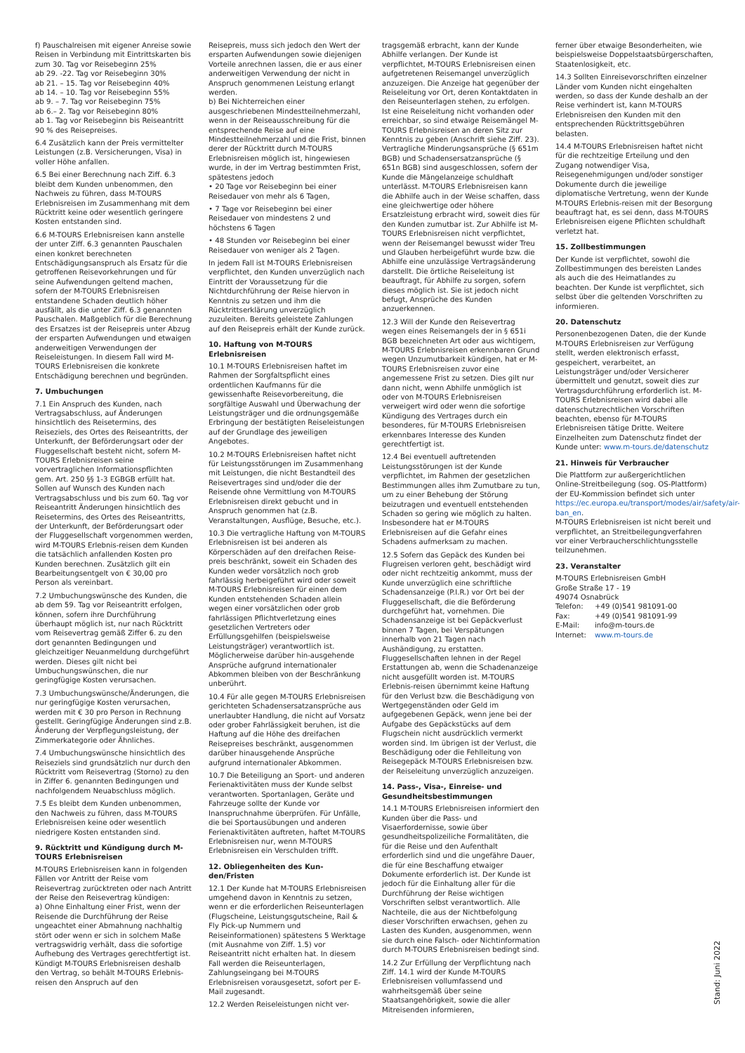f) Pauschalreisen mit eigener Anreise sowie Reisen in Verbindung mit Eintrittskarten bis zum 30. Tag vor Reisebeginn 25%
ab 29. -22. Tag vor Reisebeginn 30%
ab 21. – 15. Tag vor Reisebeginn 40%
ab 14. – 10. Tag vor Reisebeginn 55%
ab 9. – 7. Tag vor Reisebeginn 75%
ab 6.– 2. Tag vor Reisebeginn 80%
ab 1. Tag vor Reisebeginn bis Reiseantritt 90 % des Reisepreises.
6.4 Zusätzlich kann der Preis vermittelter Leistungen (z.B. Versicherungen, Visa) in voller Höhe anfallen.
6.5 Bei einer Berechnung nach Ziff. 6.3 bleibt dem Kunden unbenommen, den Nachweis zu führen, dass M-TOURS Erlebnisreisen im Zusammenhang mit dem Rücktritt keine oder wesentlich geringere Kosten entstanden sind.
6.6 M-TOURS Erlebnisreisen kann anstelle der unter Ziff. 6.3 genannten Pauschalen einen konkret berechneten Entschädigungsanspruch als Ersatz für die getroffenen Reisevorkehrungen und für seine Aufwendungen geltend machen, sofern der M-TOURS Erlebnisreisen entstandene Schaden deutlich höher ausfällt, als die unter Ziff. 6.3 genannten Pauschalen. Maßgeblich für die Berechnung des Ersatzes ist der Reisepreis unter Abzug der ersparten Aufwendungen und etwaigen anderweitigen Verwendungen der Reiseleistungen. In diesem Fall wird M-TOURS Erlebnisreisen die konkrete Entschädigung berechnen und begründen.
7. Umbuchungen
7.1 Ein Anspruch des Kunden, nach Vertragsabschluss, auf Änderungen hinsichtlich des Reisetermins, des Reiseziels, des Ortes des Reiseantritts, der Unterkunft, der Beförderungsart oder der Fluggesellschaft besteht nicht, sofern M-TOURS Erlebnisreisen seine vorvertraglichen Informationspflichten gem. Art. 250 §§ 1-3 EGBGB erfüllt hat. Sollen auf Wunsch des Kunden nach Vertragsabschluss und bis zum 60. Tag vor Reiseantritt Änderungen hinsichtlich des Reisetermins, des Ortes des Reiseantritts, der Unterkunft, der Beförderungsart oder der Fluggesellschaft vorgenommen werden, wird M-TOURS Erlebnis-reisen dem Kunden die tatsächlich anfallenden Kosten pro Kunden berechnen. Zusätzlich gilt ein Bearbeitungsentgelt von € 30,00 pro Person als vereinbart.
7.2 Umbuchungswünsche des Kunden, die ab dem 59. Tag vor Reiseantritt erfolgen, können, sofern ihre Durchführung überhaupt möglich ist, nur nach Rücktritt vom Reisevertrag gemäß Ziffer 6. zu den dort genannten Bedingungen und gleichzeitiger Neuanmeldung durchgeführt werden. Dieses gilt nicht bei Umbuchungswünschen, die nur geringfügige Kosten verursachen.
7.3 Umbuchungswünsche/Änderungen, die nur geringfügige Kosten verursachen, werden mit € 30 pro Person in Rechnung gestellt. Geringfügige Änderungen sind z.B. Änderung der Verpflegungsleistung, der Zimmerkategorie oder Ähnliches.
7.4 Umbuchungswünsche hinsichtlich des Reiseziels sind grundsätzlich nur durch den Rücktritt vom Reisevertrag (Storno) zu den in Ziffer 6. genannten Bedingungen und nachfolgendem Neuabschluss möglich.
7.5 Es bleibt dem Kunden unbenommen, den Nachweis zu führen, dass M-TOURS Erlebnisreisen keine oder wesentlich niedrigere Kosten entstanden sind.
9. Rücktritt und Kündigung durch M-TOURS Erlebnisreisen
M-TOURS Erlebnisreisen kann in folgenden Fällen vor Antritt der Reise vom Reisevertrag zurücktreten oder nach Antritt der Reise den Reisevertrag kündigen:
a) Ohne Einhaltung einer Frist, wenn der Reisende die Durchführung der Reise ungeachtet einer Abmahnung nachhaltig stört oder wenn er sich in solchem Maße vertragswidrig verhält, dass die sofortige Aufhebung des Vertrages gerechtfertigt ist. Kündigt M-TOURS Erlebnisreisen deshalb den Vertrag, so behält M-TOURS Erlebnis-reisen den Anspruch auf den
Reisepreis, muss sich jedoch den Wert der ersparten Aufwendungen sowie diejenigen Vorteile anrechnen lassen, die er aus einer anderweitigen Verwendung der nicht in Anspruch genommenen Leistung erlangt werden.
b) Bei Nichterreichen einer ausgeschriebenen Mindestteilnehmerzahl, wenn in der Reiseausschreibung für die entsprechende Reise auf eine Mindestteilnehmerzahl und die Frist, binnen derer der Rücktritt durch M-TOURS Erlebnisreisen möglich ist, hingewiesen wurde, in der im Vertrag bestimmten Frist, spätestens jedoch
• 20 Tage vor Reisebeginn bei einer Reisedauer von mehr als 6 Tagen,
• 7 Tage vor Reisebeginn bei einer Reisedauer von mindestens 2 und höchstens 6 Tagen
• 48 Stunden vor Reisebeginn bei einer Reisedauer von weniger als 2 Tagen.
In jedem Fall ist M-TOURS Erlebnisreisen verpflichtet, den Kunden unverzüglich nach Eintritt der Voraussetzung für die Nichtdurchführung der Reise hiervon in Kenntnis zu setzen und ihm die Rücktrittserklärung unverzüglich zuzuleiten. Bereits geleistete Zahlungen auf den Reisepreis erhält der Kunde zurück.
10. Haftung von M-TOURS Erlebnisreisen
10.1 M-TOURS Erlebnisreisen haftet im Rahmen der Sorgfaltspflicht eines ordentlichen Kaufmanns für die gewissenhafte Reisevorbereitung, die sorgfältige Auswahl und Überwachung der Leistungsträger und die ordnungsgemäße Erbringung der bestätigten Reiseleistungen auf der Grundlage des jeweiligen Angebotes.
10.2 M-TOURS Erlebnisreisen haftet nicht für Leistungsstörungen im Zusammenhang mit Leistungen, die nicht Bestandteil des Reisevertrages sind und/oder die der Reisende ohne Vermittlung von M-TOURS Erlebnisreisen direkt gebucht und in Anspruch genommen hat (z.B. Veranstaltungen, Ausflüge, Besuche, etc.).
10.3 Die vertragliche Haftung von M-TOURS Erlebnisreisen ist bei anderen als Körperschäden auf den dreifachen Reise-preis beschränkt, soweit ein Schaden des Kunden weder vorsätzlich noch grob fahrlässig herbeigeführt wird oder soweit M-TOURS Erlebnisreisen für einen dem Kunden entstehenden Schaden allein wegen einer vorsätzlichen oder grob fahrlässigen Pflichtverletzung eines gesetzlichen Vertreters oder Erfüllungsgehilfen (beispielsweise Leistungsträger) verantwortlich ist. Möglicherweise darüber hin-ausgehende Ansprüche aufgrund internationaler Abkommen bleiben von der Beschränkung unberührt.
10.4 Für alle gegen M-TOURS Erlebnisreisen gerichteten Schadensersatzansprüche aus unerlaubter Handlung, die nicht auf Vorsatz oder grober Fahrlässigkeit beruhen, ist die Haftung auf die Höhe des dreifachen Reisepreises beschränkt, ausgenommen darüber hinausgehende Ansprüche aufgrund internationaler Abkommen.
10.7 Die Beteiligung an Sport- und anderen Ferienaktivitäten muss der Kunde selbst verantworten. Sportanlagen, Geräte und Fahrzeuge sollte der Kunde vor Inanspruchnahme überprüfen. Für Unfälle, die bei Sportausübungen und anderen Ferienaktivitäten auftreten, haftet M-TOURS Erlebnisreisen nur, wenn M-TOURS Erlebnisreisen ein Verschulden trifft.
12. Obliegenheiten des Kun-den/Fristen
12.1 Der Kunde hat M-TOURS Erlebnisreisen umgehend davon in Kenntnis zu setzen, wenn er die erforderlichen Reiseunterlagen (Flugscheine, Leistungsgutscheine, Rail & Fly Pick-up Nummern und Reiseinformationen) spätestens 5 Werktage (mit Ausnahme von Ziff. 1.5) vor Reiseantritt nicht erhalten hat. In diesem Fall werden die Reiseunterlagen, Zahlungseingang bei M-TOURS Erlebnisreisen vorausgesetzt, sofort per E-Mail zugesandt.
12.2 Werden Reiseleistungen nicht ver-
tragsgemäß erbracht, kann der Kunde Abhilfe verlangen. Der Kunde ist verpflichtet, M-TOURS Erlebnisreisen einen aufgetretenen Reisemangel unverzüglich anzuzeigen. Die Anzeige hat gegenüber der Reiseleitung vor Ort, deren Kontaktdaten in den Reiseunterlagen stehen, zu erfolgen. Ist eine Reiseleitung nicht vorhanden oder erreichbar, so sind etwaige Reisemängel M-TOURS Erlebnisreisen an deren Sitz zur Kenntnis zu geben (Anschrift siehe Ziff. 23). Vertragliche Minderungsansprüche (§ 651m BGB) und Schadensersatzansprüche (§ 651n BGB) sind ausgeschlossen, sofern der Kunde die Mängelanzeige schuldhaft unterlässt. M-TOURS Erlebnisreisen kann die Abhilfe auch in der Weise schaffen, dass eine gleichwertige oder höhere Ersatzleistung erbracht wird, soweit dies für den Kunden zumutbar ist. Zur Abhilfe ist M-TOURS Erlebnisreisen nicht verpflichtet, wenn der Reisemangel bewusst wider Treu und Glauben herbeigeführt wurde bzw. die Abhilfe eine unzulässige Vertragsänderung darstellt. Die örtliche Reiseleitung ist beauftragt, für Abhilfe zu sorgen, sofern dieses möglich ist. Sie ist jedoch nicht befugt, Ansprüche des Kunden anzuerkennen.
12.3 Will der Kunde den Reisevertrag wegen eines Reisemangels der in § 651i BGB bezeichneten Art oder aus wichtigem, M-TOURS Erlebnisreisen erkennbaren Grund wegen Unzumutbarkeit kündigen, hat er M-TOURS Erlebnisreisen zuvor eine angemessene Frist zu setzen. Dies gilt nur dann nicht, wenn Abhilfe unmöglich ist oder von M-TOURS Erlebnisreisen verweigert wird oder wenn die sofortige Kündigung des Vertrages durch ein besonderes, für M-TOURS Erlebnisreisen erkennbares Interesse des Kunden gerechtfertigt ist.
12.4 Bei eventuell auftretenden Leistungsstörungen ist der Kunde verpflichtet, im Rahmen der gesetzlichen Bestimmungen alles ihm Zumutbare zu tun, um zu einer Behebung der Störung beizutragen und eventuell entstehenden Schaden so gering wie möglich zu halten. Insbesondere hat er M-TOURS Erlebnisreisen auf die Gefahr eines Schadens aufmerksam zu machen.
12.5 Sofern das Gepäck des Kunden bei Flugreisen verloren geht, beschädigt wird oder nicht rechtzeitig ankommt, muss der Kunde unverzüglich eine schriftliche Schadensanzeige (P.I.R.) vor Ort bei der Fluggesellschaft, die die Beförderung durchgeführt hat, vornehmen. Die Schadensanzeige ist bei Gepäckverlust binnen 7 Tagen, bei Verspätungen innerhalb von 21 Tagen nach Aushändigung, zu erstatten. Fluggesellschaften lehnen in der Regel Erstattungen ab, wenn die Schadenanzeige nicht ausgefüllt worden ist. M-TOURS Erlebnis-reisen übernimmt keine Haftung für den Verlust bzw. die Beschädigung von Wertgegenständen oder Geld im aufgegebenen Gepäck, wenn jene bei der Aufgabe des Gepäckstücks auf dem Flugschein nicht ausdrücklich vermerkt worden sind. Im übrigen ist der Verlust, die Beschädigung oder die Fehlleitung von Reisegepäck M-TOURS Erlebnisreisen bzw. der Reiseleitung unverzüglich anzuzeigen.
14. Pass-, Visa-, Einreise- und Gesundheitsbestimmungen
14.1 M-TOURS Erlebnisreisen informiert den Kunden über die Pass- und Visaerfordernisse, sowie über gesundheitspolizeiliche Formalitäten, die für die Reise und den Aufenthalt erforderlich sind und die ungefähre Dauer, die für eine Beschaffung etwaiger Dokumente erforderlich ist. Der Kunde ist jedoch für die Einhaltung aller für die Durchführung der Reise wichtigen Vorschriften selbst verantwortlich. Alle Nachteile, die aus der Nichtbefolgung dieser Vorschriften erwachsen, gehen zu Lasten des Kunden, ausgenommen, wenn sie durch eine Falsch- oder Nichtinformation durch M-TOURS Erlebnisreisen bedingt sind.
14.2 Zur Erfüllung der Verpflichtung nach Ziff. 14.1 wird der Kunde M-TOURS Erlebnisreisen vollumfassend und wahrheitsgemäß über seine Staatsangehörigkeit, sowie die aller Mitreisenden informieren,
ferner über etwaige Besonderheiten, wie beispielsweise Doppelstaatsbürgerschaften, Staatenlosigkeit, etc.
14.3 Sollten Einreisevorschriften einzelner Länder vom Kunden nicht eingehalten werden, so dass der Kunde deshalb an der Reise verhindert ist, kann M-TOURS Erlebnisreisen den Kunden mit den entsprechenden Rücktrittsgebühren belasten.
14.4 M-TOURS Erlebnisreisen haftet nicht für die rechtzeitige Erteilung und den Zugang notwendiger Visa, Reisegenehmigungen und/oder sonstiger Dokumente durch die jeweilige diplomatische Vertretung, wenn der Kunde M-TOURS Erlebnis-reisen mit der Besorgung beauftragt hat, es sei denn, dass M-TOURS Erlebnisreisen eigene Pflichten schuldhaft verletzt hat.
15. Zollbestimmungen
Der Kunde ist verpflichtet, sowohl die Zollbestimmungen des bereisten Landes als auch die des Heimatlandes zu beachten. Der Kunde ist verpflichtet, sich selbst über die geltenden Vorschriften zu informieren.
20. Datenschutz
Personenbezogenen Daten, die der Kunde M-TOURS Erlebnisreisen zur Verfügung stellt, werden elektronisch erfasst, gespeichert, verarbeitet, an Leistungsträger und/oder Versicherer übermittelt und genutzt, soweit dies zur Vertragsdurchführung erforderlich ist. M-TOURS Erlebnisreisen wird dabei alle datenschutzrechtlichen Vorschriften beachten, ebenso für M-TOURS Erlebnisreisen tätige Dritte. Weitere Einzelheiten zum Datenschutz findet der Kunde unter: www.m-tours.de/datenschutz
21. Hinweis für Verbraucher
Die Plattform zur außergerichtlichen Online-Streitbeilegung (sog. OS-Plattform) der EU-Kommission befindet sich unter https://ec.europa.eu/transport/modes/air/safety/air-ban_en.
M-TOURS Erlebnisreisen ist nicht bereit und verpflichtet, an Streitbeilegungverfahren vor einer Verbraucherschlichtungsstelle teilzunehmen.
23. Veranstalter
M-TOURS Erlebnisreisen GmbH
Große Straße 17 - 19
49074 Osnabrück
| Telefon: | +49 (0)541 981091-00 |
| Fax: | +49 (0)541 981091-99 |
| E-Mail: | info@m-tours.de |
| Internet: | www.m-tours.de |
Stand: Juni 2022